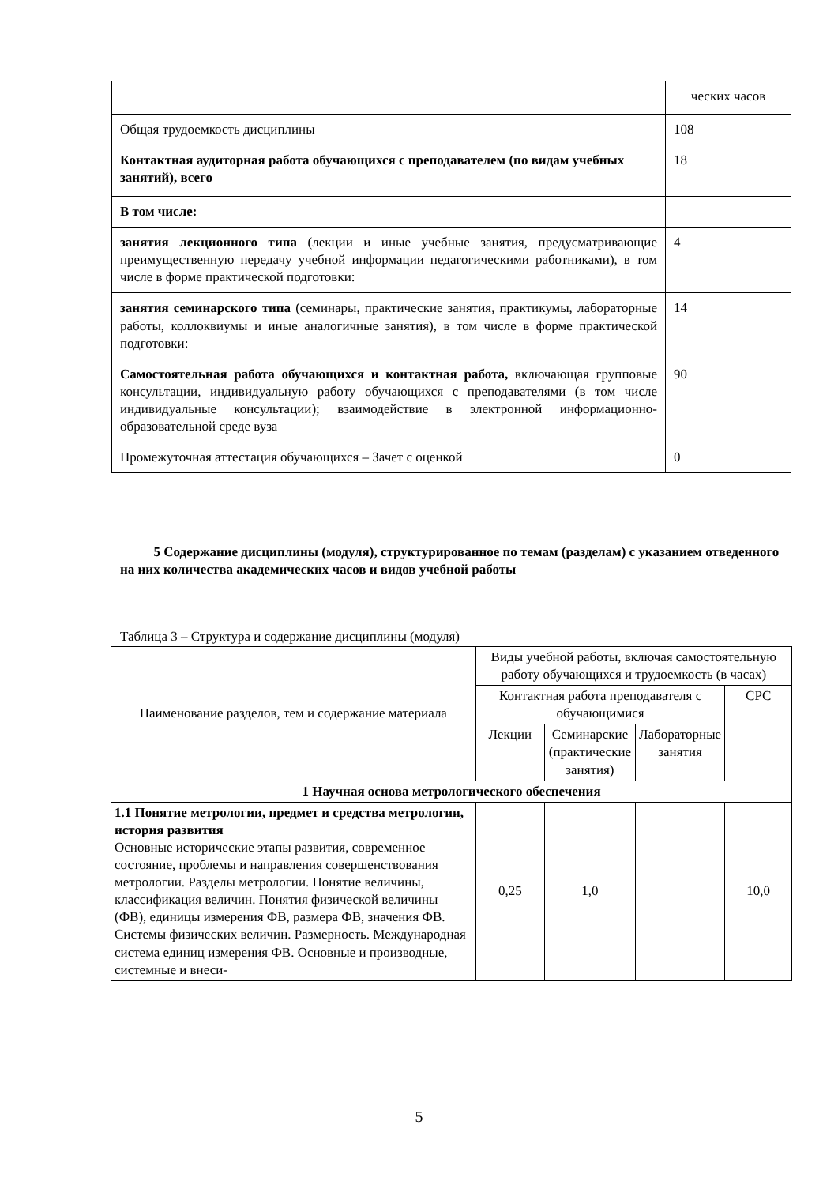| | ческих часов |
| Общая трудоемкость дисциплины | 108 |
| Контактная аудиторная работа обучающихся с преподавателем (по видам учебных занятий), всего | 18 |
| В том числе: | |
| занятия лекционного типа (лекции и иные учебные занятия, предусматривающие преимущественную передачу учебной информации педагогическими работниками), в том числе в форме практической подготовки: | 4 |
| занятия семинарского типа (семинары, практические занятия, практикумы, лабораторные работы, коллоквиумы и иные аналогичные занятия), в том числе в форме практической подготовки: | 14 |
| Самостоятельная работа обучающихся и контактная работа, включающая групповые консультации, индивидуальную работу обучающихся с преподавателями (в том числе индивидуальные консультации); взаимодействие в электронной информационно-образовательной среде вуза | 90 |
| Промежуточная аттестация обучающихся – Зачет с оценкой | 0 |
5 Содержание дисциплины (модуля), структурированное по темам (разделам) с указанием отведенного на них количества академических часов и видов учебной работы
Таблица 3 – Структура и содержание дисциплины (модуля)
| Наименование разделов, тем и содержание материала | Виды учебной работы, включая самостоятельную работу обучающихся и трудоемкость (в часах) | | | |
| --- | --- | --- | --- | --- |
| | Контактная работа преподавателя с обучающимися | | | СРС |
| | Лекции | Семинарские (практические занятия) | Лабораторные занятия | |
| 1 Научная основа метрологического обеспечения | | | | |
| 1.1 Понятие метрологии, предмет и средства метрологии, история развития Основные исторические этапы развития, современное состояние, проблемы и направления совершенствования метрологии. Разделы метрологии. Понятие величины, классификация величин. Понятия физической величины (ФВ), единицы измерения ФВ, размера ФВ, значения ФВ. Системы физических величин. Размерность. Международная система единиц измерения ФВ. Основные и производные, системные и внеси- | 0,25 | 1,0 | | 10,0 |
5